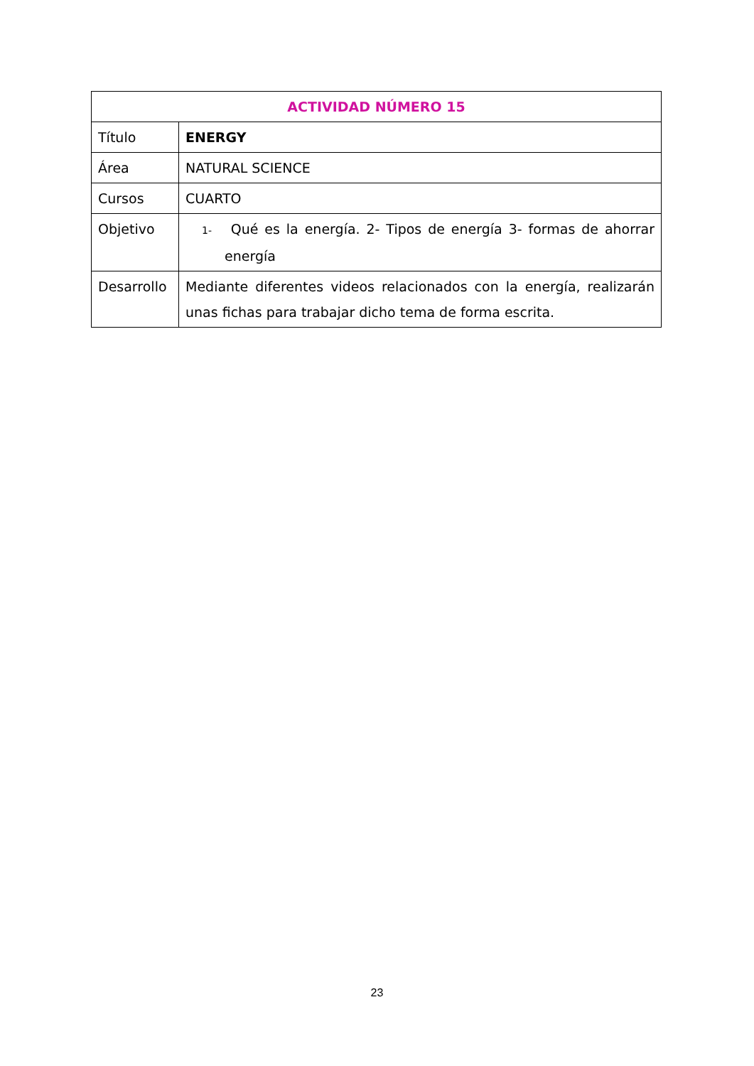| ACTIVIDAD NÚMERO 15 | |
| --- | --- |
| Título | ENERGY |
| Área | NATURAL SCIENCE |
| Cursos | CUARTO |
| Objetivo | 1- Qué es la energía. 2- Tipos de energía 3- formas de ahorrar energía |
| Desarrollo | Mediante diferentes videos relacionados con la energía, realizarán unas fichas para trabajar dicho tema de forma escrita. |
23